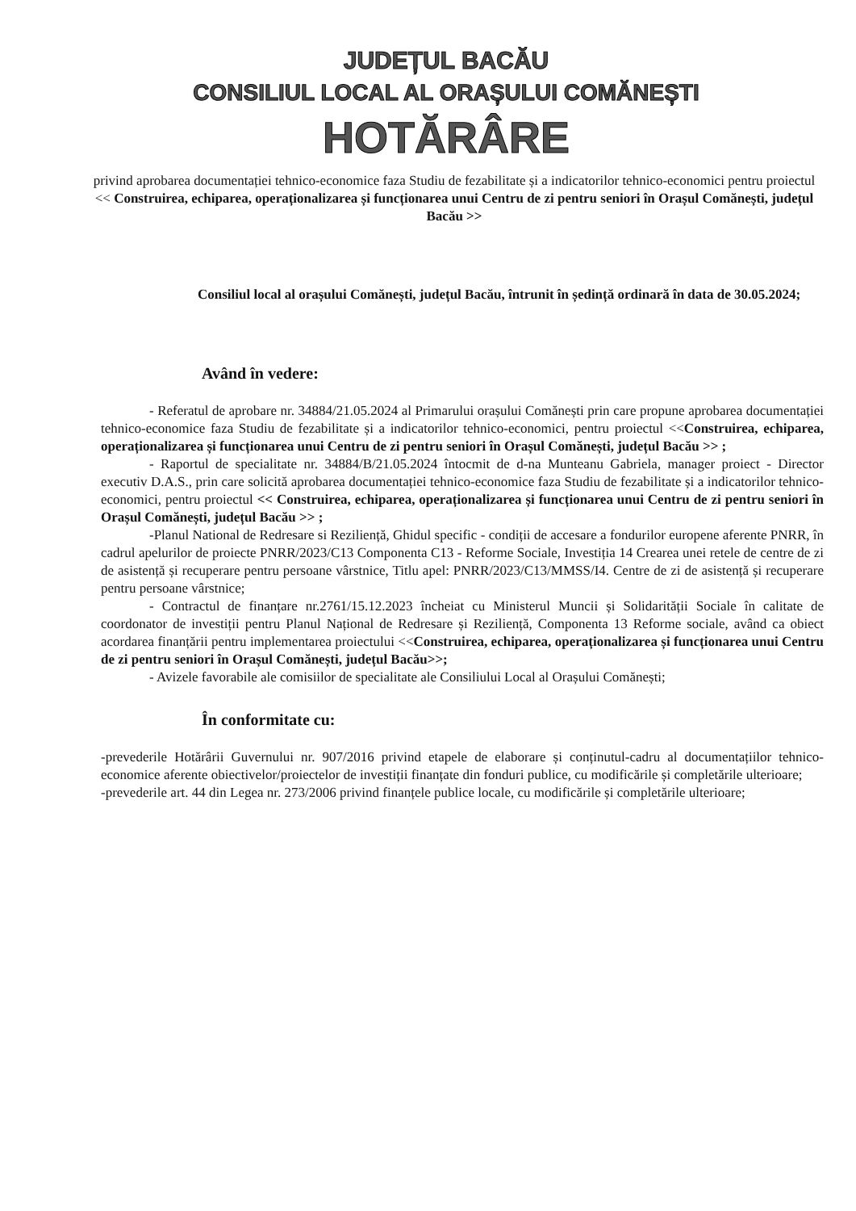JUDEȚUL BACĂU
CONSILIUL LOCAL AL ORAȘULUI COMĂNEȘTI
HOTĂRÂRE
privind aprobarea documentației tehnico-economice faza Studiu de fezabilitate și a indicatorilor tehnico-economici pentru proiectul << Construirea, echiparea, operaționalizarea și funcționarea unui Centru de zi pentru seniori în Orașul Comănești, județul Bacău >>
Consiliul local al orașului Comănești, județul Bacău, întrunit în ședință ordinară în data de 30.05.2024;
Având în vedere:
- Referatul de aprobare nr. 34884/21.05.2024 al Primarului orașului Comănești prin care propune aprobarea documentației tehnico-economice faza Studiu de fezabilitate și a indicatorilor tehnico-economici, pentru proiectul <<Construirea, echiparea, operaționalizarea și funcționarea unui Centru de zi pentru seniori în Orașul Comănești, județul Bacău >> ;
- Raportul de specialitate nr. 34884/B/21.05.2024 întocmit de d-na Munteanu Gabriela, manager proiect - Director executiv D.A.S., prin care solicită aprobarea documentației tehnico-economice faza Studiu de fezabilitate și a indicatorilor tehnico-economici, pentru proiectul << Construirea, echiparea, operaționalizarea și funcționarea unui Centru de zi pentru seniori în Orașul Comănești, județul Bacău >> ;
-Planul National de Redresare si Reziliență, Ghidul specific - condiții de accesare a fondurilor europene aferente PNRR, în cadrul apelurilor de proiecte PNRR/2023/C13 Componenta C13 - Reforme Sociale, Investiția 14 Crearea unei retele de centre de zi de asistență și recuperare pentru persoane vârstnice, Titlu apel: PNRR/2023/C13/MMSS/I4. Centre de zi de asistență și recuperare pentru persoane vârstnice;
- Contractul de finanțare nr.2761/15.12.2023 încheiat cu Ministerul Muncii și Solidarității Sociale în calitate de coordonator de investiții pentru Planul Național de Redresare și Reziliență, Componenta 13 Reforme sociale, având ca obiect acordarea finanțării pentru implementarea proiectului <<Construirea, echiparea, operaționalizarea și funcționarea unui Centru de zi pentru seniori în Orașul Comănești, județul Bacău>>;
- Avizele favorabile ale comisiilor de specialitate ale Consiliului Local al Orașului Comănești;
În conformitate cu:
-prevederile Hotărârii Guvernului nr. 907/2016 privind etapele de elaborare și conținutul-cadru al documentațiilor tehnico-economice aferente obiectivelor/proiectelor de investiții finanțate din fonduri publice, cu modificările și completările ulterioare;
-prevederile art. 44 din Legea nr. 273/2006 privind finanțele publice locale, cu modificările și completările ulterioare;